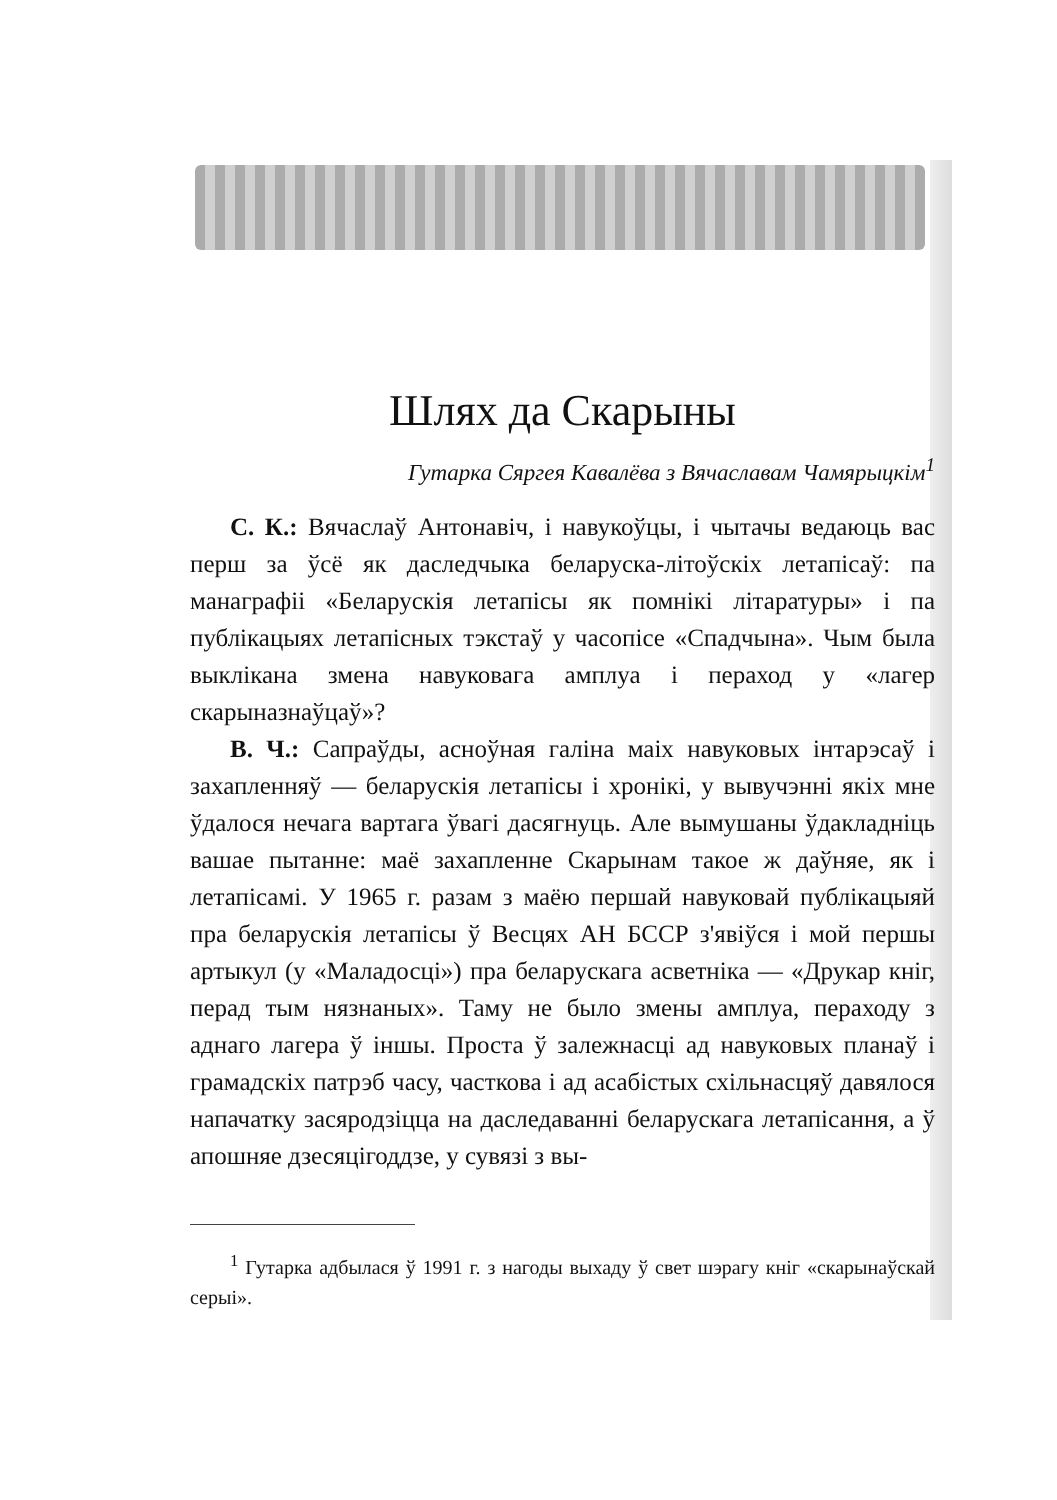Шлях да Скарыны
Гутарка Сяргея Кавалёва з Вячаславам Чамярыцкім<sup>1</sup>
С. К.: Вячаслаў Антонавіч, і навукоўцы, і чытачы ведаюць вас перш за ўсё як даследчыка беларуска-літоўскіх летапісаў: па манаграфіі «Беларускія летапісы як помнікі літаратуры» і па публікацыях летапісных тэкстаў у часопісе «Спадчына». Чым была выклікана змена навуковага амплуа і пераход у «лагер скарыназнаўцаў»?
В. Ч.: Сапраўды, асноўная галіна маіх навуковых інтарэсаў і захапленняў — беларускія летапісы і хронікі, у вывучэнні якіх мне ўдалося нечага вартага ўвагі дасягнуць. Але вымушаны ўдакладніць вашае пытанне: маё захапленне Скарынам такое ж даўняе, як і летапісамі. У 1965 г. разам з маёю першай навуковай публікацыяй пра беларускія летапісы ў Весцях АН БССР з'явіўся і мой першы артыкул (у «Маладосці») пра беларускага асветніка — «Друкар кніг, перад тым нязнаных». Таму не было змены амплуа, пераходу з аднаго лагера ў іншы. Проста ў залежнасці ад навуковых планаў і грамадскіх патрэб часу, часткова і ад асабістых схільнасцяў давялося напачатку засяродзіцца на даследаванні беларускага летапісання, а ў апошняе дзесяцігоддзе, у сувязі з вы-
<sup>1</sup> Гутарка адбылася ў 1991 г. з нагоды выхаду ў свет шэрагу кніг «скарынаўскай серыі».